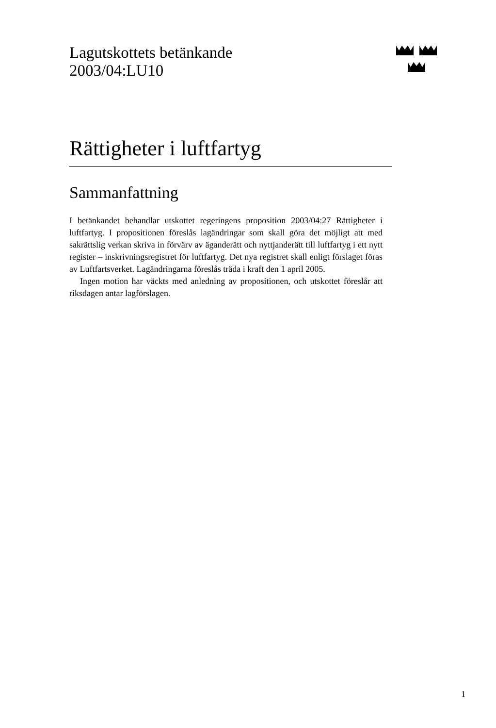Lagutskottets betänkande
2003/04:LU10
Rättigheter i luftfartyg
Sammanfattning
I betänkandet behandlar utskottet regeringens proposition 2003/04:27 Rättigheter i luftfartyg. I propositionen föreslås lagändringar som skall göra det möjligt att med sakrättslig verkan skriva in förvärv av äganderätt och nyttjanderätt till luftfartyg i ett nytt register – inskrivningsregistret för luftfartyg. Det nya registret skall enligt förslaget föras av Luftfartsverket. Lagändringarna föreslås träda i kraft den 1 april 2005.
Ingen motion har väckts med anledning av propositionen, och utskottet föreslår att riksdagen antar lagförslagen.
1